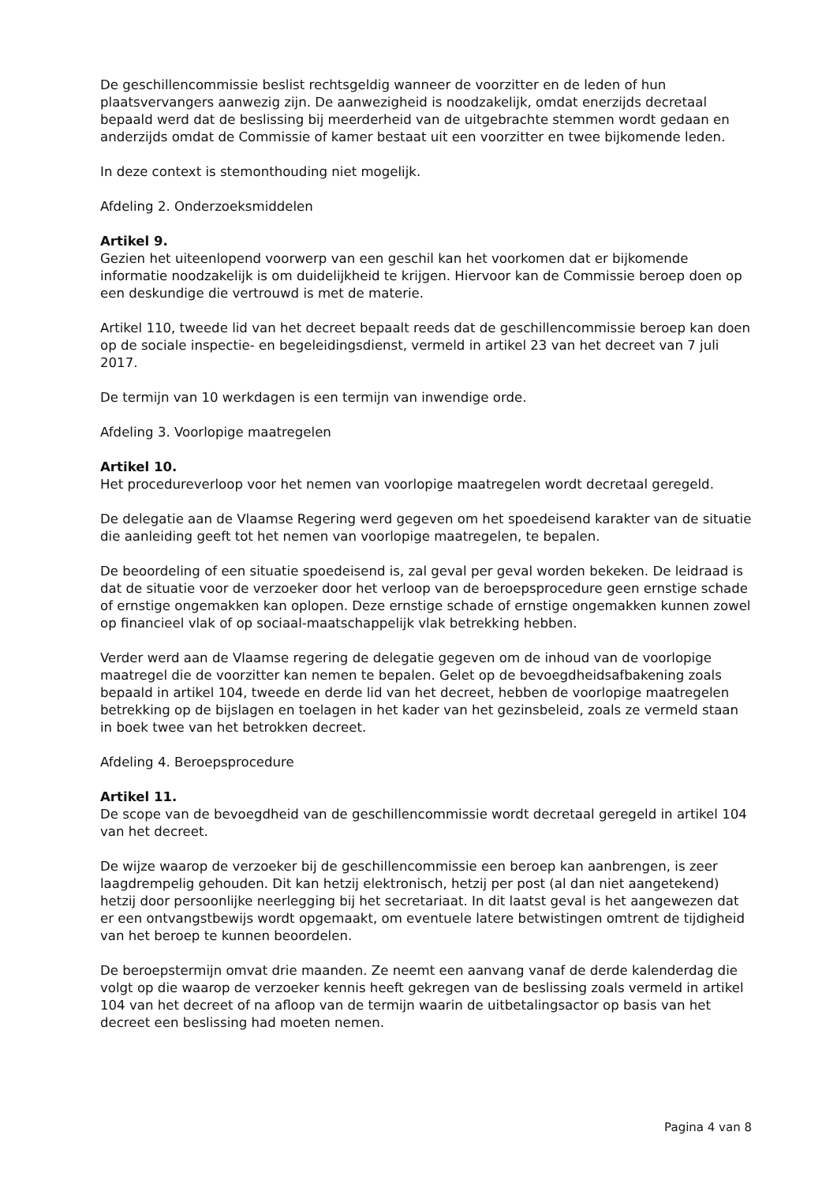De geschillencommissie beslist rechtsgeldig wanneer de voorzitter en de leden of hun plaatsvervangers aanwezig zijn. De aanwezigheid is noodzakelijk, omdat enerzijds decretaal bepaald werd dat de beslissing bij meerderheid van de uitgebrachte stemmen wordt gedaan en anderzijds omdat de Commissie of kamer bestaat uit een voorzitter en twee bijkomende leden.
In deze context is stemonthouding niet mogelijk.
Afdeling 2. Onderzoeksmiddelen
Artikel 9.
Gezien het uiteenlopend voorwerp van een geschil kan het voorkomen dat er bijkomende informatie noodzakelijk is om duidelijkheid te krijgen. Hiervoor kan de Commissie beroep doen op een deskundige die vertrouwd is met de materie.
Artikel 110, tweede lid van het decreet bepaalt reeds dat de geschillencommissie beroep kan doen op de sociale inspectie- en begeleidingsdienst, vermeld in artikel 23 van het decreet van 7 juli 2017.
De termijn van 10 werkdagen is een termijn van inwendige orde.
Afdeling 3. Voorlopige maatregelen
Artikel 10.
Het procedureverloop voor het nemen van voorlopige maatregelen wordt decretaal geregeld.
De delegatie aan de Vlaamse Regering werd gegeven om het spoedeisend karakter van de situatie die aanleiding geeft tot het nemen van voorlopige maatregelen, te bepalen.
De beoordeling of een situatie spoedeisend is, zal geval per geval worden bekeken. De leidraad is dat de situatie voor de verzoeker door het verloop van de beroepsprocedure geen ernstige schade of ernstige ongemakken kan oplopen. Deze ernstige schade of ernstige ongemakken kunnen zowel op financieel vlak of op sociaal-maatschappelijk vlak betrekking hebben.
Verder werd aan de Vlaamse regering de delegatie gegeven om de inhoud van de voorlopige maatregel die de voorzitter kan nemen te bepalen. Gelet op de bevoegdheidsafbakening zoals bepaald in artikel 104, tweede en derde lid van het decreet, hebben de voorlopige maatregelen betrekking op de bijslagen en toelagen in het kader van het gezinsbeleid, zoals ze vermeld staan in boek twee van het betrokken decreet.
Afdeling 4. Beroepsprocedure
Artikel 11.
De scope van de bevoegdheid van de geschillencommissie wordt decretaal geregeld in artikel 104 van het decreet.
De wijze waarop de verzoeker bij de geschillencommissie een beroep kan aanbrengen, is zeer laagdrempelig gehouden. Dit kan hetzij elektronisch, hetzij per post (al dan niet aangetekend) hetzij door persoonlijke neerlegging bij het secretariaat. In dit laatst geval is het aangewezen dat er een ontvangstbewijs wordt opgemaakt, om eventuele latere betwistingen omtrent de tijdigheid van het beroep te kunnen beoordelen.
De beroepstermijn omvat drie maanden. Ze neemt een aanvang vanaf de derde kalenderdag die volgt op die waarop de verzoeker kennis heeft gekregen van de beslissing zoals vermeld in artikel 104 van het decreet of na afloop van de termijn waarin de uitbetalingsactor op basis van het decreet een beslissing had moeten nemen.
Pagina 4 van 8